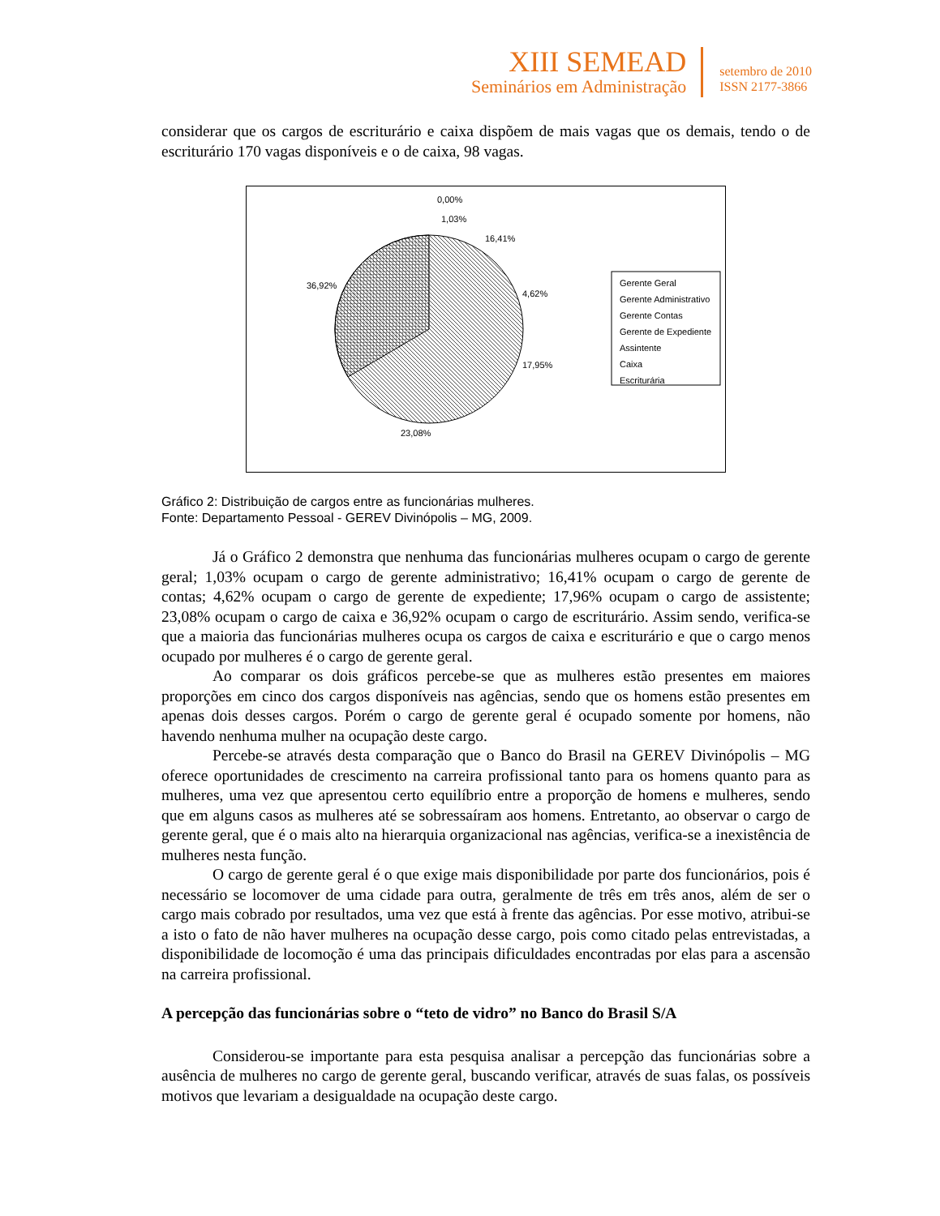XIII SEMEAD
Seminários em Administração
setembro de 2010
ISSN 2177-3866
considerar que os cargos de escriturário e caixa dispõem de mais vagas que os demais, tendo o de escriturário 170 vagas disponíveis e o de caixa, 98 vagas.
0,00%
1,03%
16,41%
4,62%
17,95%
23,08%
36,92%
Gerente Geral
Gerente Administrativo
Gerente Contas
Gerente de Expediente
Assintente
Caixa
Escriturária
Gráfico 2: Distribuição de cargos entre as funcionárias mulheres.
Fonte: Departamento Pessoal - GEREV Divinópolis – MG, 2009.
Já o Gráfico 2 demonstra que nenhuma das funcionárias mulheres ocupam o cargo de gerente geral; 1,03% ocupam o cargo de gerente administrativo; 16,41% ocupam o cargo de gerente de contas; 4,62% ocupam o cargo de gerente de expediente; 17,96% ocupam o cargo de assistente; 23,08% ocupam o cargo de caixa e 36,92% ocupam o cargo de escriturário. Assim sendo, verifica-se que a maioria das funcionárias mulheres ocupa os cargos de caixa e escriturário e que o cargo menos ocupado por mulheres é o cargo de gerente geral.
Ao comparar os dois gráficos percebe-se que as mulheres estão presentes em maiores proporções em cinco dos cargos disponíveis nas agências, sendo que os homens estão presentes em apenas dois desses cargos. Porém o cargo de gerente geral é ocupado somente por homens, não havendo nenhuma mulher na ocupação deste cargo.
Percebe-se através desta comparação que o Banco do Brasil na GEREV Divinópolis – MG oferece oportunidades de crescimento na carreira profissional tanto para os homens quanto para as mulheres, uma vez que apresentou certo equilíbrio entre a proporção de homens e mulheres, sendo que em alguns casos as mulheres até se sobressaíram aos homens. Entretanto, ao observar o cargo de gerente geral, que é o mais alto na hierarquia organizacional nas agências, verifica-se a inexistência de mulheres nesta função.
O cargo de gerente geral é o que exige mais disponibilidade por parte dos funcionários, pois é necessário se locomover de uma cidade para outra, geralmente de três em três anos, além de ser o cargo mais cobrado por resultados, uma vez que está à frente das agências. Por esse motivo, atribui-se a isto o fato de não haver mulheres na ocupação desse cargo, pois como citado pelas entrevistadas, a disponibilidade de locomoção é uma das principais dificuldades encontradas por elas para a ascensão na carreira profissional.
A percepção das funcionárias sobre o “teto de vidro” no Banco do Brasil S/A
Considerou-se importante para esta pesquisa analisar a percepção das funcionárias sobre a ausência de mulheres no cargo de gerente geral, buscando verificar, através de suas falas, os possíveis motivos que levariam a desigualdade na ocupação deste cargo.